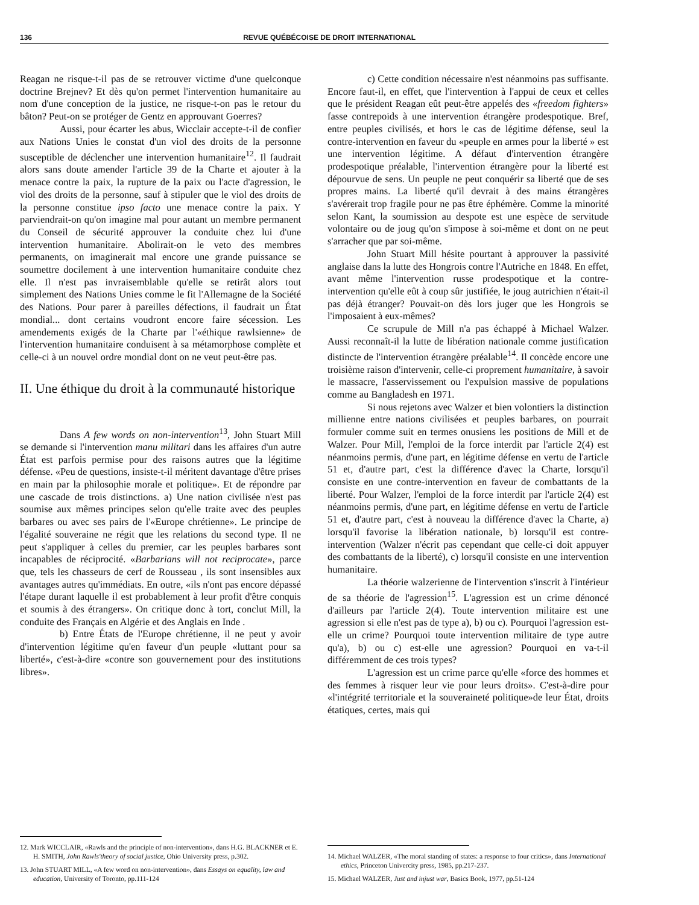136 REVUE QUÉBÉCOISE DE DROIT INTERNATIONAL
Reagan ne risque-t-il pas de se retrouver victime d'une quelconque doctrine Brejnev? Et dès qu'on permet l'intervention humanitaire au nom d'une conception de la justice, ne risque-t-on pas le retour du bâton? Peut-on se protéger de Gentz en approuvant Goerres?
Aussi, pour écarter les abus, Wicclair accepte-t-il de confier aux Nations Unies le constat d'un viol des droits de la personne susceptible de déclencher une intervention humanitaire<sup>12</sup>. Il faudrait alors sans doute amender l'article 39 de la Charte et ajouter à la menace contre la paix, la rupture de la paix ou l'acte d'agression, le viol des droits de la personne, sauf à stipuler que le viol des droits de la personne constitue ipso facto une menace contre la paix. Y parviendrait-on qu'on imagine mal pour autant un membre permanent du Conseil de sécurité approuver la conduite chez lui d'une intervention humanitaire. Abolirait-on le veto des membres permanents, on imaginerait mal encore une grande puissance se soumettre docilement à une intervention humanitaire conduite chez elle. Il n'est pas invraisemblable qu'elle se retirât alors tout simplement des Nations Unies comme le fit l'Allemagne de la Société des Nations. Pour parer à pareilles défections, il faudrait un État mondial... dont certains voudront encore faire sécession. Les amendements exigés de la Charte par l'«éthique rawlsienne» de l'intervention humanitaire conduisent à sa métamorphose complète et celle-ci à un nouvel ordre mondial dont on ne veut peut-être pas.
II. Une éthique du droit à la communauté historique
Dans A few words on non-intervention<sup>13</sup>, John Stuart Mill se demande si l'intervention manu militari dans les affaires d'un autre État est parfois permise pour des raisons autres que la légitime défense. «Peu de questions, insiste-t-il méritent davantage d'être prises en main par la philosophie morale et politique». Et de répondre par une cascade de trois distinctions. a) Une nation civilisée n'est pas soumise aux mêmes principes selon qu'elle traite avec des peuples barbares ou avec ses pairs de l'«Europe chrétienne». Le principe de l'égalité souveraine ne régit que les relations du second type. Il ne peut s'appliquer à celles du premier, car les peuples barbares sont incapables de réciprocité. «Barbarians will not reciprocate», parce que, tels les chasseurs de cerf de Rousseau , ils sont insensibles aux avantages autres qu'immédiats. En outre, «ils n'ont pas encore dépassé l'étape durant laquelle il est probablement à leur profit d'être conquis et soumis à des étrangers». On critique donc à tort, conclut Mill, la conduite des Français en Algérie et des Anglais en Inde .
b) Entre États de l'Europe chrétienne, il ne peut y avoir d'intervention légitime qu'en faveur d'un peuple «luttant pour sa liberté», c'est-à-dire «contre son gouvernement pour des institutions libres».
12. Mark WICCLAIR, «Rawls and the principle of non-intervention», dans H.G. BLACKNER et E. H. SMITH, John Rawls'theory of social justice, Ohio University press, p.302.
13. John STUART MILL, «A few word on non-intervention», dans Essays on equality, law and education, University of Toronto, pp.111-124
c) Cette condition nécessaire n'est néanmoins pas suffisante. Encore faut-il, en effet, que l'intervention à l'appui de ceux et celles que le président Reagan eût peut-être appelés des «freedom fighters» fasse contrepoids à une intervention étrangère prodespotique. Bref, entre peuples civilisés, et hors le cas de légitime défense, seul la contre-intervention en faveur du «peuple en armes pour la liberté » est une intervention légitime. A défaut d'intervention étrangère prodespotique préalable, l'intervention étrangère pour la liberté est dépourvue de sens. Un peuple ne peut conquérir sa liberté que de ses propres mains. La liberté qu'il devrait à des mains étrangères s'avérerait trop fragile pour ne pas être éphémère. Comme la minorité selon Kant, la soumission au despote est une espèce de servitude volontaire ou de joug qu'on s'impose à soi-même et dont on ne peut s'arracher que par soi-même.
John Stuart Mill hésite pourtant à approuver la passivité anglaise dans la lutte des Hongrois contre l'Autriche en 1848. En effet, avant même l'intervention russe prodespotique et la contre-intervention qu'elle eût à coup sûr justifiée, le joug autrichien n'était-il pas déjà étranger? Pouvait-on dès lors juger que les Hongrois se l'imposaient à eux-mêmes?
Ce scrupule de Mill n'a pas échappé à Michael Walzer. Aussi reconnaît-il la lutte de libération nationale comme justification distincte de l'intervention étrangère préalable<sup>14</sup>. Il concède encore une troisième raison d'intervenir, celle-ci proprement humanitaire, à savoir le massacre, l'asservissement ou l'expulsion massive de populations comme au Bangladesh en 1971.
Si nous rejetons avec Walzer et bien volontiers la distinction millienne entre nations civilisées et peuples barbares, on pourrait formuler comme suit en termes onusiens les positions de Mill et de Walzer. Pour Mill, l'emploi de la force interdit par l'article 2(4) est néanmoins permis, d'une part, en légitime défense en vertu de l'article 51 et, d'autre part, c'est la différence d'avec la Charte, lorsqu'il consiste en une contre-intervention en faveur de combattants de la liberté. Pour Walzer, l'emploi de la force interdit par l'article 2(4) est néanmoins permis, d'une part, en légitime défense en vertu de l'article 51 et, d'autre part, c'est à nouveau la différence d'avec la Charte, a) lorsqu'il favorise la libération nationale, b) lorsqu'il est contre-intervention (Walzer n'écrit pas cependant que celle-ci doit appuyer des combattants de la liberté), c) lorsqu'il consiste en une intervention humanitaire.
La théorie walzerienne de l'intervention s'inscrit à l'intérieur de sa théorie de l'agression<sup>15</sup>. L'agression est un crime dénoncé d'ailleurs par l'article 2(4). Toute intervention militaire est une agression si elle n'est pas de type a), b) ou c). Pourquoi l'agression est-elle un crime? Pourquoi toute intervention militaire de type autre qu'a), b) ou c) est-elle une agression? Pourquoi en va-t-il différemment de ces trois types?
L'agression est un crime parce qu'elle «force des hommes et des femmes à risquer leur vie pour leurs droits». C'est-à-dire pour «l'intégrité territoriale et la souveraineté politique»de leur État, droits étatiques, certes, mais qui
14. Michael WALZER, «The moral standing of states: a response to four critics», dans International ethics, Princeton Univercity press, 1985, pp.217-237.
15. Michael WALZER, Just and injust war, Basics Book, 1977, pp.51-124